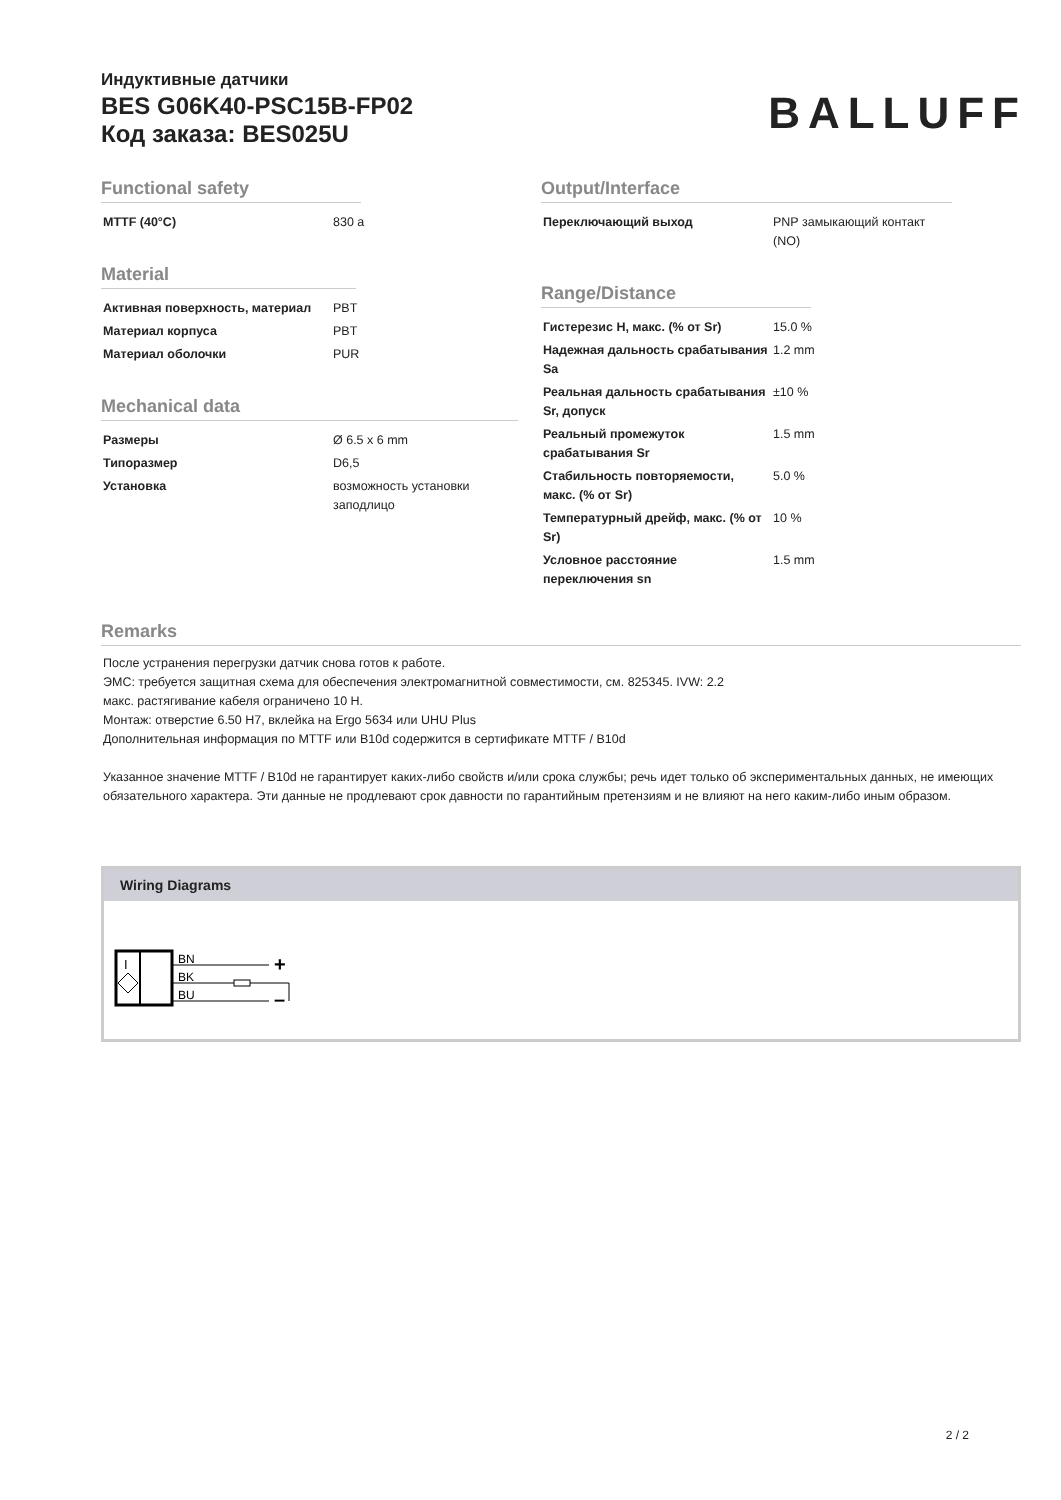Индуктивные датчики
BES G06K40-PSC15B-FP02
Код заказа: BES025U
BALLUFF
Functional safety
| MTTF (40°C) | 830 a |
Material
| Активная поверхность, материал | PBT |
| Материал корпуса | PBT |
| Материал оболочки | PUR |
Mechanical data
| Размеры | Ø 6.5 x 6 mm |
| Типоразмер | D6,5 |
| Установка | возможность установки заподлицо |
Output/Interface
| Переключающий выход | PNP замыкающий контакт (NO) |
Range/Distance
| Гистерезис H, макс. (% от Sr) | 15.0 % |
| Надежная дальность срабатывания Sa | 1.2 mm |
| Реальная дальность срабатывания Sr, допуск | ±10 % |
| Реальный промежуток срабатывания Sr | 1.5 mm |
| Стабильность повторяемости, макс. (% от Sr) | 5.0 % |
| Температурный дрейф, макс. (% от Sr) | 10 % |
| Условное расстояние переключения sn | 1.5 mm |
Remarks
После устранения перегрузки датчик снова готов к работе.
ЭМС: требуется защитная схема для обеспечения электромагнитной совместимости, см. 825345. IVW: 2.2
макс. растягивание кабеля ограничено 10 Н.
Монтаж: отверстие 6.50 H7, вклейка на Ergo 5634 или UHU Plus
Дополнительная информация по MTTF или B10d содержится в сертификате MTTF / B10d
Указанное значение MTTF / B10d не гарантирует каких-либо свойств и/или срока службы; речь идет только об экспериментальных данных, не имеющих обязательного характера. Эти данные не продлевают срок давности по гарантийным претензиям и не влияют на него каким-либо иным образом.
Wiring Diagrams
I
BN
BK
BU
+
–
2 / 2